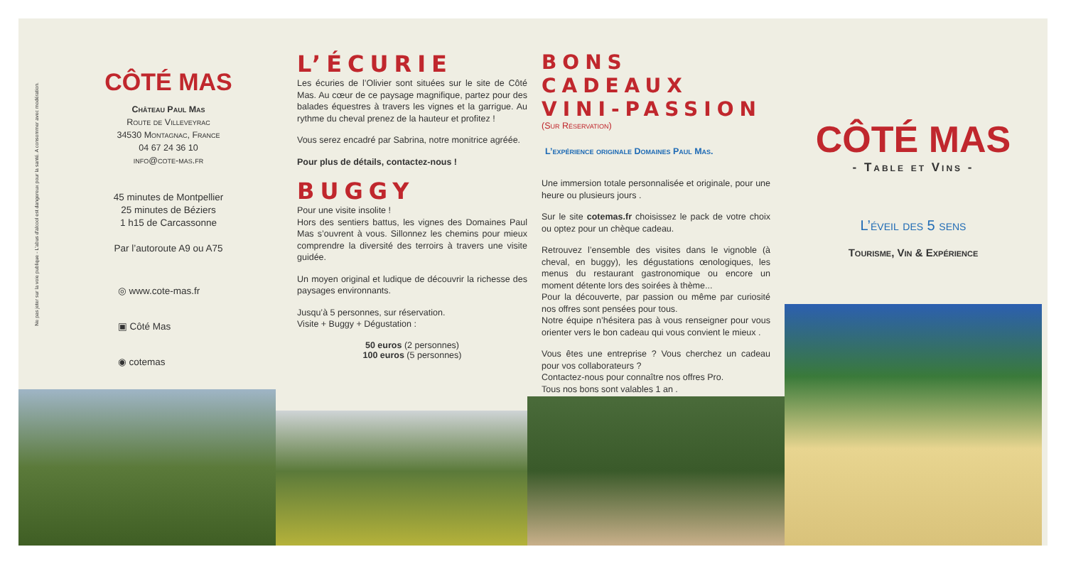Ne pas jeter sur la voie publique - L'abus d'alcool est dangereux pour la santé. A consommer avec modération.
CÔTÉ MAS
Château Paul Mas
Route de Villeveyrac
34530 Montagnac, France
04 67 24 36 10
info@cote-mas.fr
45 minutes de Montpellier
25 minutes de Béziers
1 h15 de Carcassonne
Par l’autoroute A9 ou A75
◎ www.cote-mas.fr
▣ Côté Mas
◉ cotemas
L’ÉCURIE
Les écuries de l’Olivier sont situées sur le site de Côté Mas. Au cœur de ce paysage magnifique, partez pour des balades équestres à travers les vignes et la garrigue. Au rythme du cheval prenez de la hauteur et profitez !
Vous serez encadré par Sabrina, notre monitrice agréée.
Pour plus de détails, contactez-nous !
BUGGY
Pour une visite insolite !
Hors des sentiers battus, les vignes des Domaines Paul Mas s’ouvrent à vous. Sillonnez les chemins pour mieux comprendre la diversité des terroirs à travers une visite guidée.
Un moyen original et ludique de découvrir la richesse des paysages environnants.
Jusqu’à 5 personnes, sur réservation.
Visite + Buggy + Dégustation :
50 euros (2 personnes)
100 euros (5 personnes)
BONS CADEAUX
VINI-PASSION
(Sur Réservation)
L’expérience originale Domaines Paul Mas.
Une immersion totale personnalisée et originale, pour une heure ou plusieurs jours .
Sur le site cotemas.fr choisissez le pack de votre choix ou optez pour un chèque cadeau.
Retrouvez l’ensemble des visites dans le vignoble (à cheval, en buggy), les dégustations œnologiques, les menus du restaurant gastronomique ou encore un moment détente lors des soirées à thème...
Pour la découverte, par passion ou même par curiosité nos offres sont pensées pour tous.
Notre équipe n’hésitera pas à vous renseigner pour vous orienter vers le bon cadeau qui vous convient le mieux .
Vous êtes une entreprise ? Vous cherchez un cadeau pour vos collaborateurs ?
Contactez-nous pour connaître nos offres Pro.
Tous nos bons sont valables 1 an .
CÔTÉ MAS
- Table et Vins -
L’éveil des 5 sens
Tourisme, Vin & Expérience